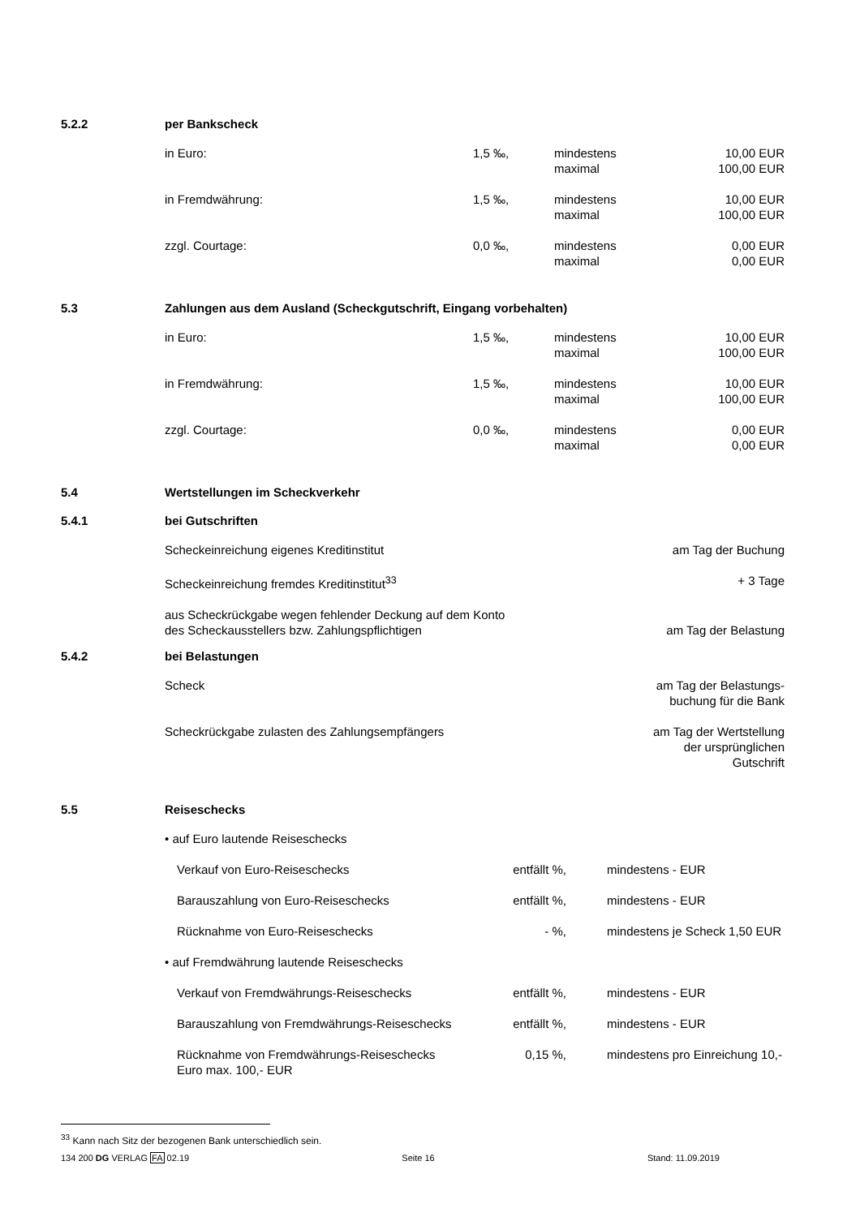5.2.2 per Bankscheck
| in Euro: | 1,5 ‰, | mindestens maximal | 10,00 EUR 100,00 EUR |
| in Fremdwährung: | 1,5 ‰, | mindestens maximal | 10,00 EUR 100,00 EUR |
| zzgl. Courtage: | 0,0 ‰, | mindestens maximal | 0,00 EUR 0,00 EUR |
5.3 Zahlungen aus dem Ausland (Scheckgutschrift, Eingang vorbehalten)
| in Euro: | 1,5 ‰, | mindestens maximal | 10,00 EUR 100,00 EUR |
| in Fremdwährung: | 1,5 ‰, | mindestens maximal | 10,00 EUR 100,00 EUR |
| zzgl. Courtage: | 0,0 ‰, | mindestens maximal | 0,00 EUR 0,00 EUR |
5.4 Wertstellungen im Scheckverkehr
5.4.1 bei Gutschriften
| Scheckeinreichung eigenes Kreditinstitut | am Tag der Buchung |
| Scheckeinreichung fremdes Kreditinstitut<sup>33</sup> | + 3 Tage |
| aus Scheckrückgabe wegen fehlender Deckung auf dem Konto des Scheckausstellers bzw. Zahlungspflichtigen | am Tag der Belastung |
5.4.2 bei Belastungen
| Scheck | am Tag der Belastungs- buchung für die Bank |
| Scheckrückgabe zulasten des Zahlungsempfängers | am Tag der Wertstellung der ursprünglichen Gutschrift |
5.5 Reiseschecks
| • auf Euro lautende Reiseschecks | | |
| Verkauf von Euro-Reiseschecks | entfällt %, | mindestens - EUR |
| Barauszahlung von Euro-Reiseschecks | entfällt %, | mindestens - EUR |
| Rücknahme von Euro-Reiseschecks | - %, | mindestens je Scheck 1,50 EUR |
| • auf Fremdwährung lautende Reiseschecks | | |
| Verkauf von Fremdwährungs-Reiseschecks | entfällt %, | mindestens - EUR |
| Barauszahlung von Fremdwährungs-Reiseschecks | entfällt %, | mindestens - EUR |
| Rücknahme von Fremdwährungs-Reiseschecks Euro max. 100,- EUR | 0,15 %, | mindestens pro Einreichung 10,- |
<sup>33</sup> Kann nach Sitz der bezogenen Bank unterschiedlich sein.
134 200 DG VERLAG FA 02.19 Seite 16 Stand: 11.09.2019